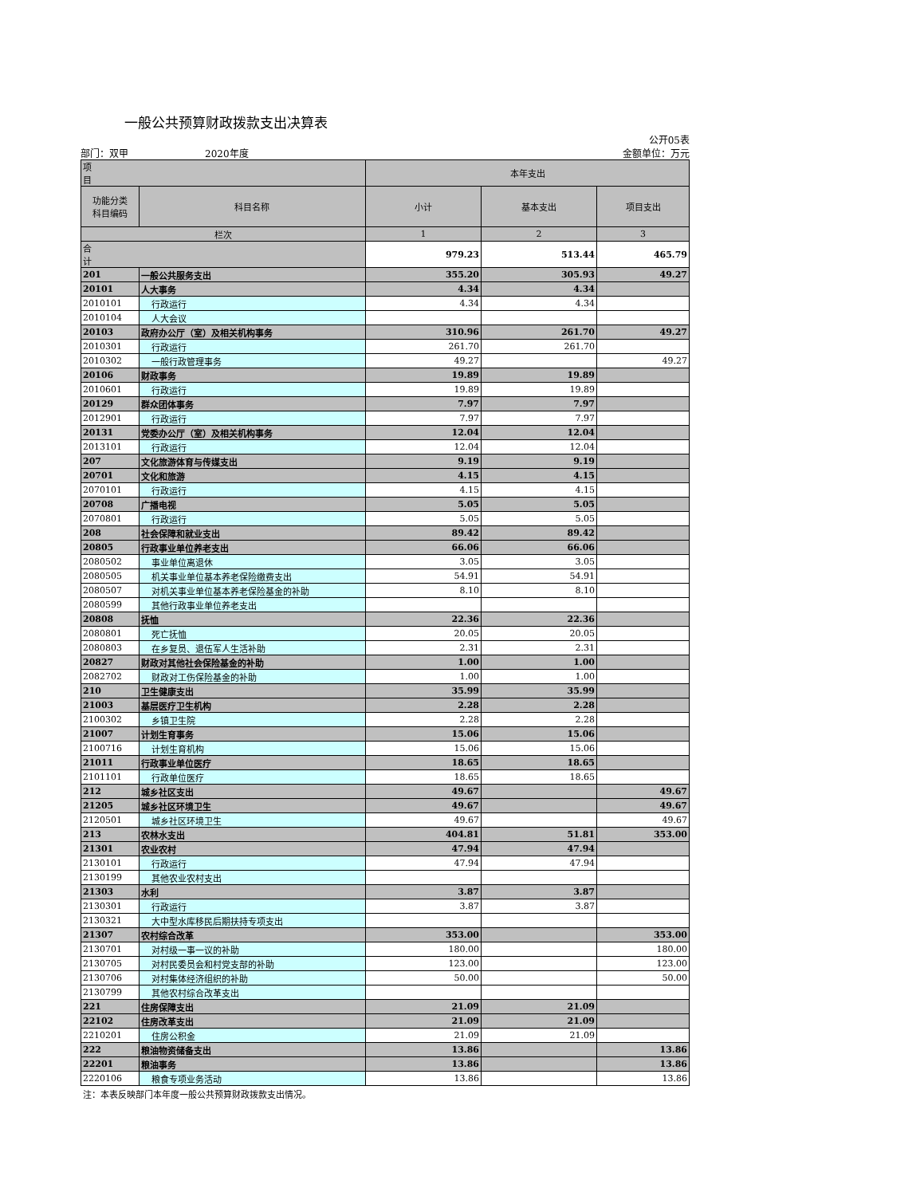一般公共预算财政拨款支出决算表
公开05表
部门：双甲　　　　　　　　2020年度 金额单位：万元
| 项 目 | | 本年支出 | | |
| --- | --- | --- | --- | --- |
| 功能分类 科目编码 | 科目名称 | 小计 | 基本支出 | 项目支出 |
| 栏次 | | 1 | 2 | 3 |
| 合 计 | | 979.23 | 513.44 | 465.79 |
| 201 | 一般公共服务支出 | 355.20 | 305.93 | 49.27 |
| 20101 | 人大事务 | 4.34 | 4.34 | |
| 2010101 | 行政运行 | 4.34 | 4.34 | |
| 2010104 | 人大会议 | | | |
| 20103 | 政府办公厅（室）及相关机构事务 | 310.96 | 261.70 | 49.27 |
| 2010301 | 行政运行 | 261.70 | 261.70 | |
| 2010302 | 一般行政管理事务 | 49.27 | | 49.27 |
| 20106 | 财政事务 | 19.89 | 19.89 | |
| 2010601 | 行政运行 | 19.89 | 19.89 | |
| 20129 | 群众团体事务 | 7.97 | 7.97 | |
| 2012901 | 行政运行 | 7.97 | 7.97 | |
| 20131 | 党委办公厅（室）及相关机构事务 | 12.04 | 12.04 | |
| 2013101 | 行政运行 | 12.04 | 12.04 | |
| 207 | 文化旅游体育与传媒支出 | 9.19 | 9.19 | |
| 20701 | 文化和旅游 | 4.15 | 4.15 | |
| 2070101 | 行政运行 | 4.15 | 4.15 | |
| 20708 | 广播电视 | 5.05 | 5.05 | |
| 2070801 | 行政运行 | 5.05 | 5.05 | |
| 208 | 社会保障和就业支出 | 89.42 | 89.42 | |
| 20805 | 行政事业单位养老支出 | 66.06 | 66.06 | |
| 2080502 | 事业单位离退休 | 3.05 | 3.05 | |
| 2080505 | 机关事业单位基本养老保险缴费支出 | 54.91 | 54.91 | |
| 2080507 | 对机关事业单位基本养老保险基金的补助 | 8.10 | 8.10 | |
| 2080599 | 其他行政事业单位养老支出 | | | |
| 20808 | 抚恤 | 22.36 | 22.36 | |
| 2080801 | 死亡抚恤 | 20.05 | 20.05 | |
| 2080803 | 在乡复员、退伍军人生活补助 | 2.31 | 2.31 | |
| 20827 | 财政对其他社会保险基金的补助 | 1.00 | 1.00 | |
| 2082702 | 财政对工伤保险基金的补助 | 1.00 | 1.00 | |
| 210 | 卫生健康支出 | 35.99 | 35.99 | |
| 21003 | 基层医疗卫生机构 | 2.28 | 2.28 | |
| 2100302 | 乡镇卫生院 | 2.28 | 2.28 | |
| 21007 | 计划生育事务 | 15.06 | 15.06 | |
| 2100716 | 计划生育机构 | 15.06 | 15.06 | |
| 21011 | 行政事业单位医疗 | 18.65 | 18.65 | |
| 2101101 | 行政单位医疗 | 18.65 | 18.65 | |
| 212 | 城乡社区支出 | 49.67 | | 49.67 |
| 21205 | 城乡社区环境卫生 | 49.67 | | 49.67 |
| 2120501 | 城乡社区环境卫生 | 49.67 | | 49.67 |
| 213 | 农林水支出 | 404.81 | 51.81 | 353.00 |
| 21301 | 农业农村 | 47.94 | 47.94 | |
| 2130101 | 行政运行 | 47.94 | 47.94 | |
| 2130199 | 其他农业农村支出 | | | |
| 21303 | 水利 | 3.87 | 3.87 | |
| 2130301 | 行政运行 | 3.87 | 3.87 | |
| 2130321 | 大中型水库移民后期扶持专项支出 | | | |
| 21307 | 农村综合改革 | 353.00 | | 353.00 |
| 2130701 | 对村级一事一议的补助 | 180.00 | | 180.00 |
| 2130705 | 对村民委员会和村党支部的补助 | 123.00 | | 123.00 |
| 2130706 | 对村集体经济组织的补助 | 50.00 | | 50.00 |
| 2130799 | 其他农村综合改革支出 | | | |
| 221 | 住房保障支出 | 21.09 | 21.09 | |
| 22102 | 住房改革支出 | 21.09 | 21.09 | |
| 2210201 | 住房公积金 | 21.09 | 21.09 | |
| 222 | 粮油物资储备支出 | 13.86 | | 13.86 |
| 22201 | 粮油事务 | 13.86 | | 13.86 |
| 2220106 | 粮食专项业务活动 | 13.86 | | 13.86 |
注：本表反映部门本年度一般公共预算财政拨款支出情况。